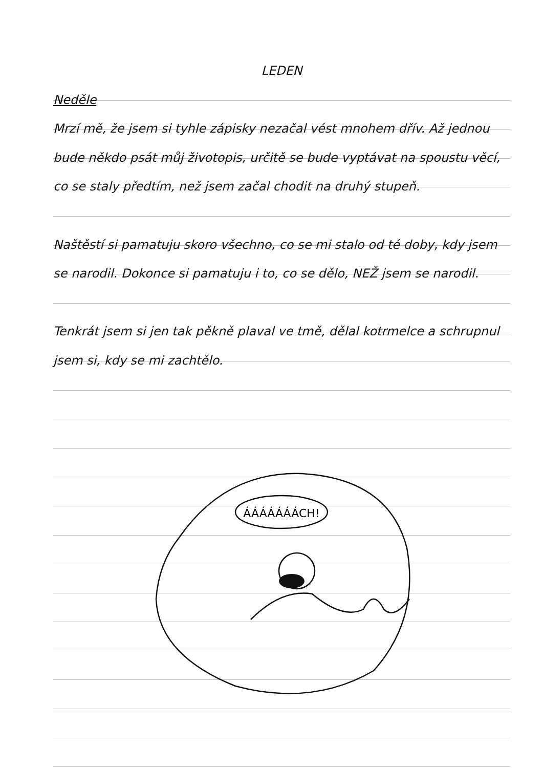LEDEN
Neděle
Mrzí mě, že jsem si tyhle zápisky nezačal vést mnohem dřív. Až jednou bude někdo psát můj životopis, určitě se bude vyptávat na spoustu věcí, co se staly předtím, než jsem začal chodit na druhý stupeň.
Naštěstí si pamatuju skoro všechno, co se mi stalo od té doby, kdy jsem se narodil. Dokonce si pamatuju i to, co se dělo, NEŽ jsem se narodil.
Tenkrát jsem si jen tak pěkně plaval ve tmě, dělal kotrmelce a schrupnul jsem si, kdy se mi zachtělo.
ÁÁÁÁÁÁÁCH!